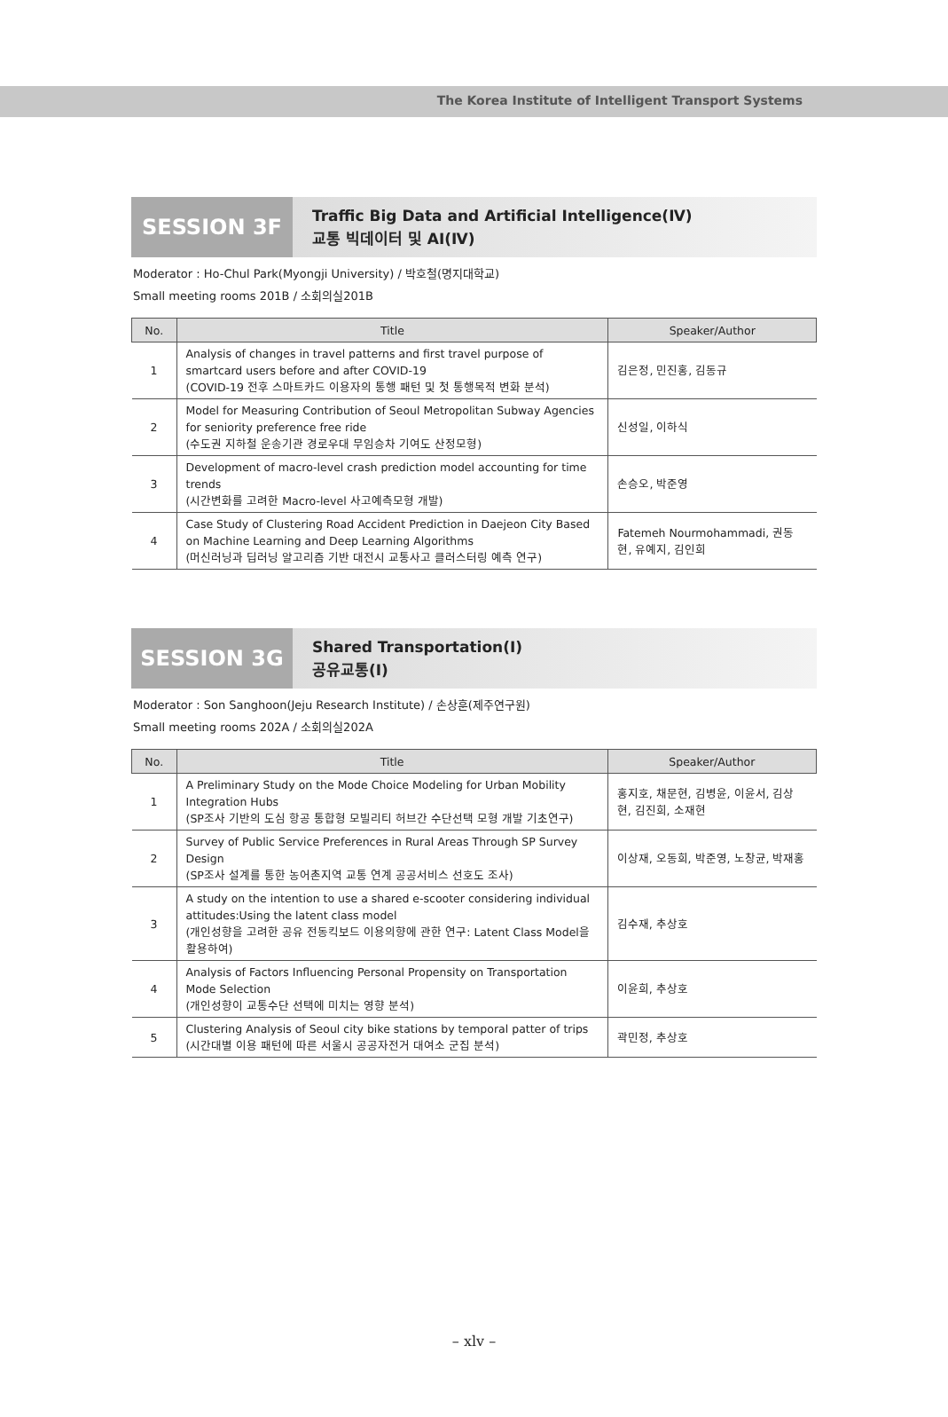The Korea Institute of Intelligent Transport Systems
SESSION 3F
Traffic Big Data and Artificial Intelligence(Ⅳ)
교통 빅데이터 및 AI(Ⅳ)
Moderator : Ho-Chul Park(Myongji University) / 박호철(명지대학교)
Small meeting rooms 201B / 소회의실201B
| No. | Title | Speaker/Author |
| --- | --- | --- |
| 1 | Analysis of changes in travel patterns and first travel purpose of smartcard users before and after COVID-19 (COVID-19 전후 스마트카드 이용자의 통행 패턴 및 첫 통행목적 변화 분석) | 김은정, 민진홍, 김동규 |
| 2 | Model for Measuring Contribution of Seoul Metropolitan Subway Agencies for seniority preference free ride (수도권 지하철 운송기관 경로우대 무임승차 기여도 산정모형) | 신성일, 이하식 |
| 3 | Development of macro-level crash prediction model accounting for time trends (시간변화를 고려한 Macro-level 사고예측모형 개발) | 손승오, 박준영 |
| 4 | Case Study of Clustering Road Accident Prediction in Daejeon City Based on Machine Learning and Deep Learning Algorithms (머신러닝과 딥러닝 알고리즘 기반 대전시 교통사고 클러스터링 예측 연구) | Fatemeh Nourmohammadi, 권동현, 유예지, 김인희 |
SESSION 3G
Shared Transportation(Ⅰ)
공유교통(Ⅰ)
Moderator : Son Sanghoon(Jeju Research Institute) / 손상훈(제주연구원)
Small meeting rooms 202A / 소회의실202A
| No. | Title | Speaker/Author |
| --- | --- | --- |
| 1 | A Preliminary Study on the Mode Choice Modeling for Urban Mobility Integration Hubs (SP조사 기반의 도심 항공 통합형 모빌리티 허브간 수단선택 모형 개발 기초연구) | 홍지호, 채문현, 김병윤, 이윤서, 김상현, 김진희, 소재현 |
| 2 | Survey of Public Service Preferences in Rural Areas Through SP Survey Design (SP조사 설계를 통한 농어촌지역 교통 연계 공공서비스 선호도 조사) | 이상재, 오동희, 박준영, 노창균, 박재홍 |
| 3 | A study on the intention to use a shared e-scooter considering individual attitudes:Using the latent class model (개인성향을 고려한 공유 전동킥보드 이용의향에 관한 연구: Latent Class Model을 활용하여) | 김수재, 추상호 |
| 4 | Analysis of Factors Influencing Personal Propensity on Transportation Mode Selection (개인성향이 교통수단 선택에 미치는 영향 분석) | 이윤희, 추상호 |
| 5 | Clustering Analysis of Seoul city bike stations by temporal patter of trips (시간대별 이용 패턴에 따른 서울시 공공자전거 대여소 군집 분석) | 곽민정, 추상호 |
– xlv –